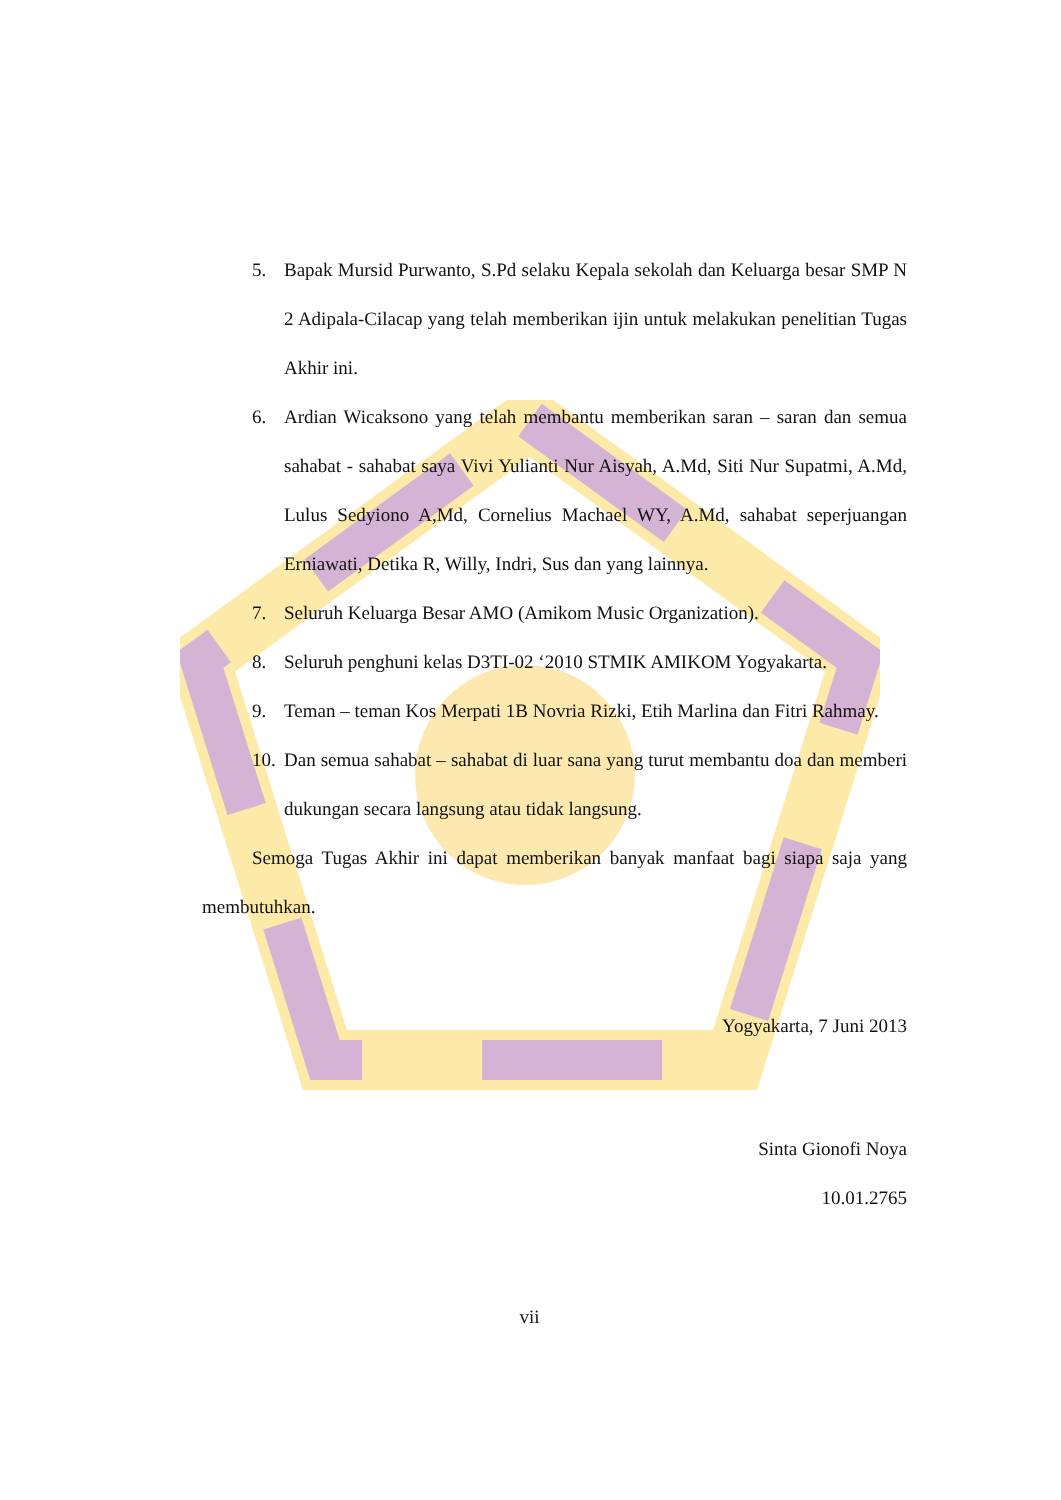5. Bapak Mursid Purwanto, S.Pd selaku Kepala sekolah dan Keluarga besar SMP N 2 Adipala-Cilacap yang telah memberikan ijin untuk melakukan penelitian Tugas Akhir ini.
6. Ardian Wicaksono yang telah membantu memberikan saran – saran dan semua sahabat - sahabat saya Vivi Yulianti Nur Aisyah, A.Md, Siti Nur Supatmi, A.Md, Lulus Sedyiono A,Md, Cornelius Machael WY, A.Md, sahabat seperjuangan Erniawati, Detika R, Willy, Indri, Sus dan yang lainnya.
7. Seluruh Keluarga Besar AMO (Amikom Music Organization).
8. Seluruh penghuni kelas D3TI-02 ‘2010 STMIK AMIKOM Yogyakarta.
9. Teman – teman Kos Merpati 1B Novria Rizki, Etih Marlina dan Fitri Rahmay.
10. Dan semua sahabat – sahabat di luar sana yang turut membantu doa dan memberi dukungan secara langsung atau tidak langsung.
Semoga Tugas Akhir ini dapat memberikan banyak manfaat bagi siapa saja yang membutuhkan.
Yogyakarta, 7 Juni 2013
Sinta Gionofi Noya
10.01.2765
vii